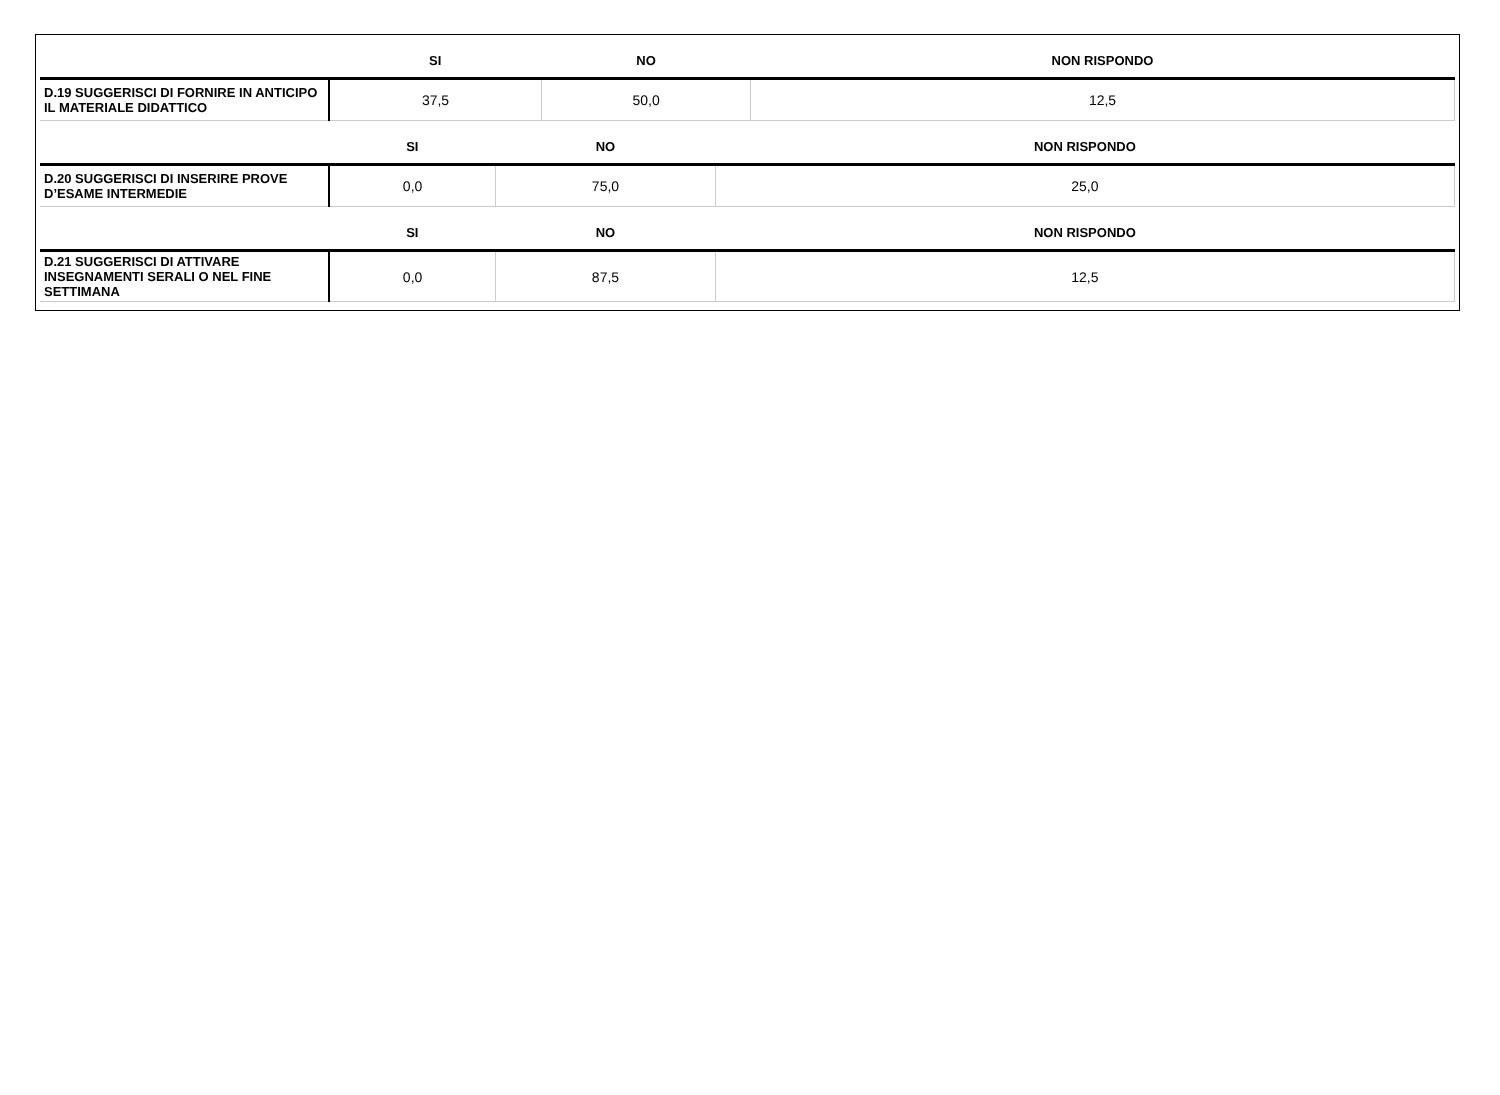| | SI | NO | NON RISPONDO |
| --- | --- | --- | --- |
| D.19 SUGGERISCI DI FORNIRE IN ANTICIPO IL MATERIALE DIDATTICO | 37,5 | 50,0 | 12,5 |
| | SI | NO | NON RISPONDO |
| --- | --- | --- | --- |
| D.20 SUGGERISCI DI INSERIRE PROVE D’ESAME INTERMEDIE | 0,0 | 75,0 | 25,0 |
| | SI | NO | NON RISPONDO |
| --- | --- | --- | --- |
| D.21 SUGGERISCI DI ATTIVARE INSEGNAMENTI SERALI O NEL FINE SETTIMANA | 0,0 | 87,5 | 12,5 |